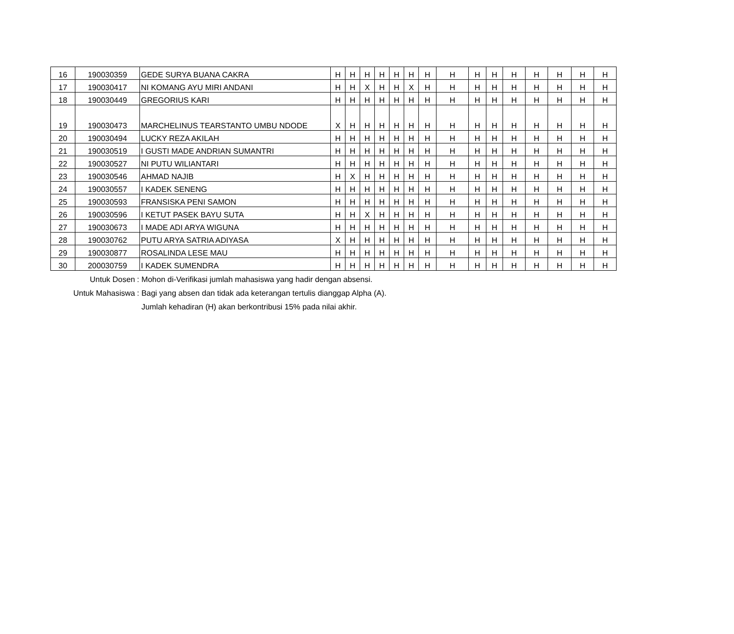| 16 | 190030359 | GEDE SURYA BUANA CAKRA | H | H | H | H | H | H | H | H | H | H | H | H | H | H | H |
| 17 | 190030417 | NI KOMANG AYU MIRI ANDANI | H | H | X | H | H | X | H | H | H | H | H | H | H | H | H |
| 18 | 190030449 | GREGORIUS KARI | H | H | H | H | H | H | H | H | H | H | H | H | H | H | H |
| 19 | 190030473 | MARCHELINUS TEARSTANTO UMBU NDODE | X | H | H | H | H | H | H | H | H | H | H | H | H | H | H |
| 20 | 190030494 | LUCKY REZA AKILAH | H | H | H | H | H | H | H | H | H | H | H | H | H | H | H |
| 21 | 190030519 | I GUSTI MADE ANDRIAN SUMANTRI | H | H | H | H | H | H | H | H | H | H | H | H | H | H | H |
| 22 | 190030527 | NI PUTU WILIANTARI | H | H | H | H | H | H | H | H | H | H | H | H | H | H | H |
| 23 | 190030546 | AHMAD NAJIB | H | X | H | H | H | H | H | H | H | H | H | H | H | H | H |
| 24 | 190030557 | I KADEK SENENG | H | H | H | H | H | H | H | H | H | H | H | H | H | H | H |
| 25 | 190030593 | FRANSISKA PENI SAMON | H | H | H | H | H | H | H | H | H | H | H | H | H | H | H |
| 26 | 190030596 | I KETUT PASEK BAYU SUTA | H | H | X | H | H | H | H | H | H | H | H | H | H | H | H |
| 27 | 190030673 | I MADE ADI ARYA WIGUNA | H | H | H | H | H | H | H | H | H | H | H | H | H | H | H |
| 28 | 190030762 | PUTU ARYA SATRIA ADIYASA | X | H | H | H | H | H | H | H | H | H | H | H | H | H | H |
| 29 | 190030877 | ROSALINDA LESE MAU | H | H | H | H | H | H | H | H | H | H | H | H | H | H | H |
| 30 | 200030759 | I KADEK SUMENDRA | H | H | H | H | H | H | H | H | H | H | H | H | H | H | H |
Untuk Dosen: Mohon di-Verifikasi jumlah mahasiswa yang hadir dengan absensi.
Untuk Mahasiswa: Bagi yang absen dan tidak ada keterangan tertulis dianggap Alpha (A).
Jumlah kehadiran (H) akan berkontribusi 15% pada nilai akhir.